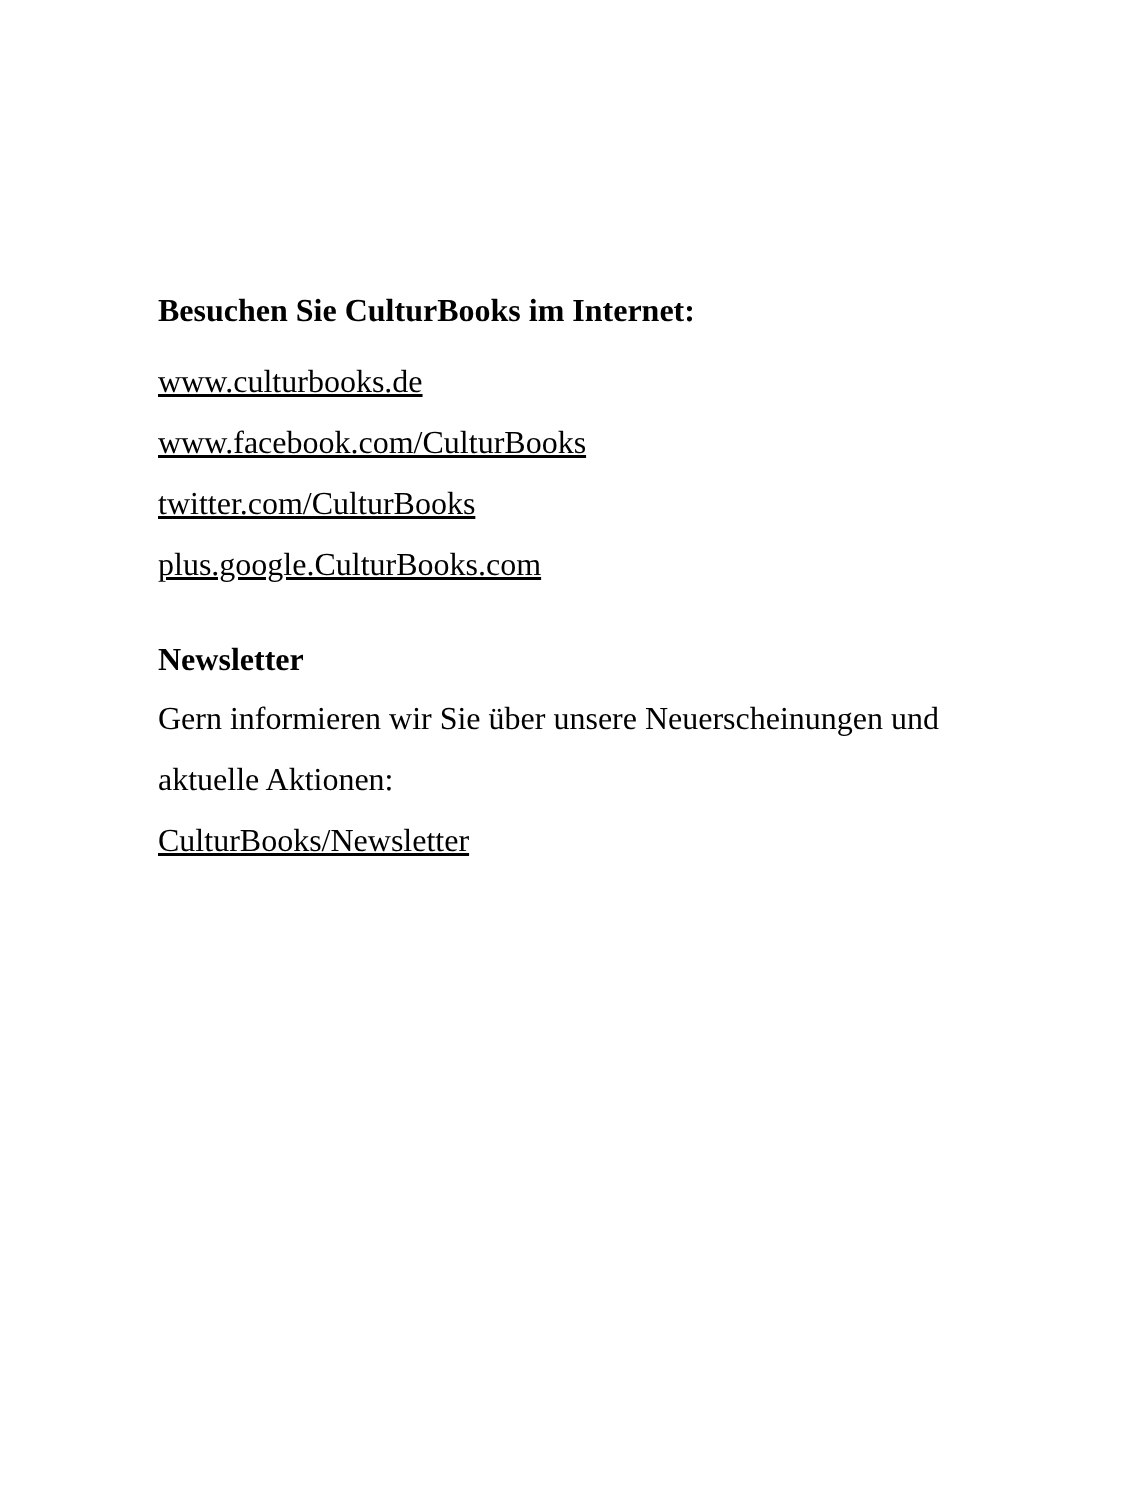Besuchen Sie CulturBooks im Internet:
www.culturbooks.de
www.facebook.com/CulturBooks
twitter.com/CulturBooks
plus.google.CulturBooks.com
Newsletter
Gern informieren wir Sie über unsere Neuerscheinungen und
aktuelle Aktionen:
CulturBooks/Newsletter